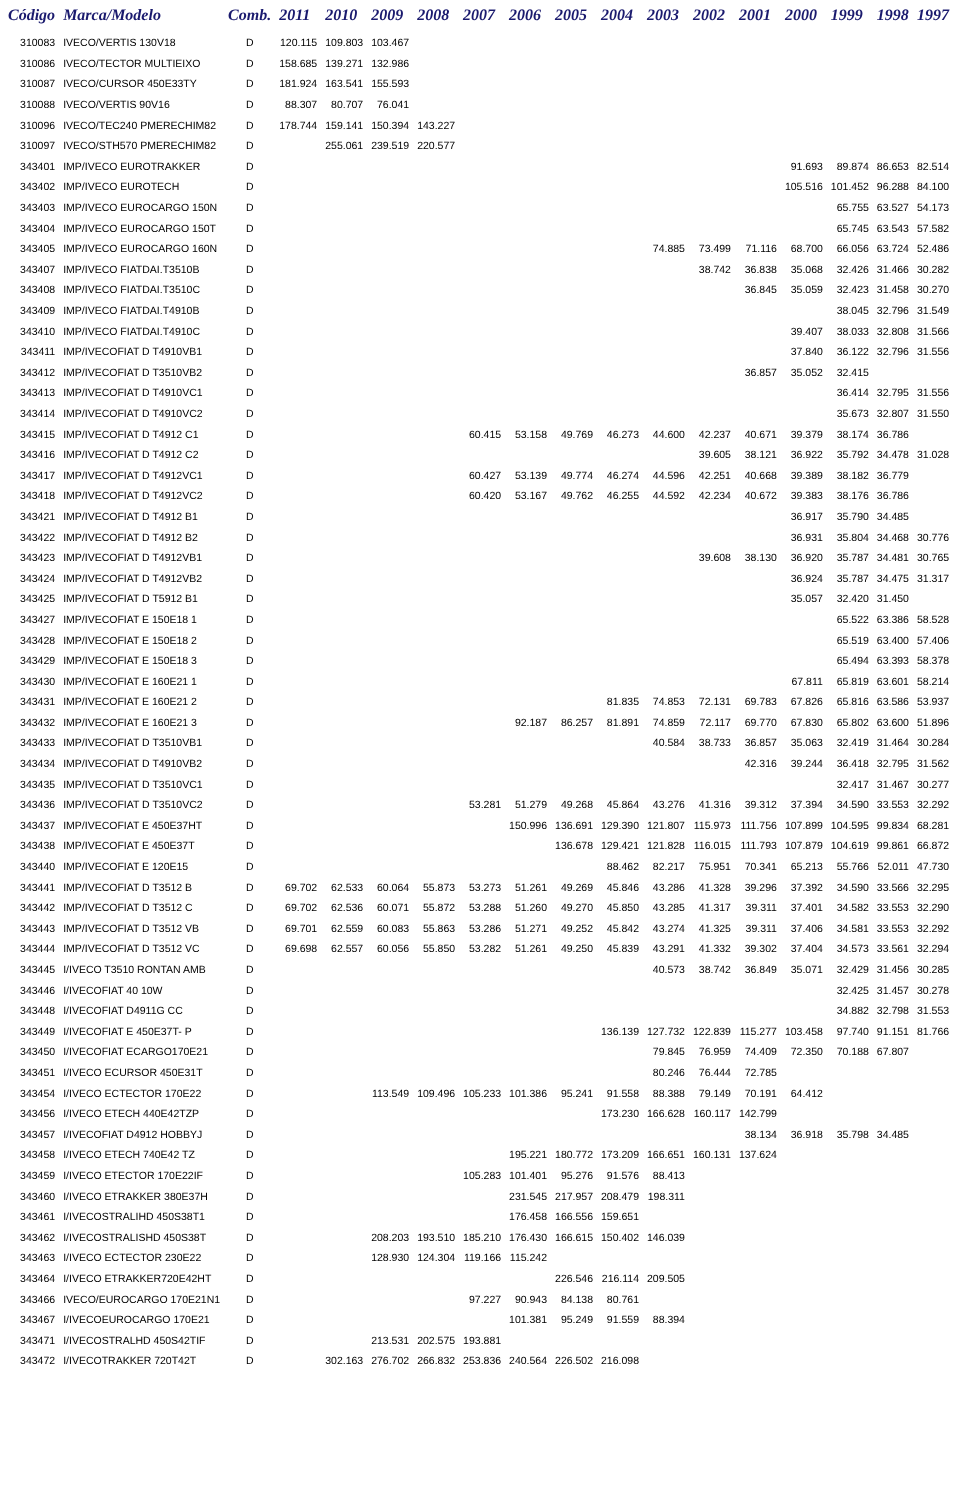| Código | Marca/Modelo | Comb. | 2011 | 2010 | 2009 | 2008 | 2007 | 2006 | 2005 | 2004 | 2003 | 2002 | 2001 | 2000 | 1999 | 1998 | 1997 |
| --- | --- | --- | --- | --- | --- | --- | --- | --- | --- | --- | --- | --- | --- | --- | --- | --- | --- |
| 310083 | IVECO/VERTIS 130V18 | D | 120.115 | 109.803 | 103.467 | | | | | | | | | | | | |
| 310086 | IVECO/TECTOR MULTIEIXO | D | 158.685 | 139.271 | 132.986 | | | | | | | | | | | | |
| 310087 | IVECO/CURSOR 450E33TY | D | 181.924 | 163.541 | 155.593 | | | | | | | | | | | | |
| 310088 | IVECO/VERTIS 90V16 | D | 88.307 | 80.707 | 76.041 | | | | | | | | | | | | |
| 310096 | IVECO/TEC240 PMERECHIM82 | D | 178.744 | 159.141 | 150.394 | 143.227 | | | | | | | | | | | |
| 310097 | IVECO/STH570 PMERECHIM82 | D | | 255.061 | 239.519 | 220.577 | | | | | | | | | | | |
| 343401 | IMP/IVECO EUROTRAKKER | D | | | | | | | | | | | | 91.693 | 89.874 | 86.653 | 82.514 |
| 343402 | IMP/IVECO EUROTECH | D | | | | | | | | | | | | 105.516 | 101.452 | 96.288 | 84.100 |
| 343403 | IMP/IVECO EUROCARGO 150N | D | | | | | | | | | | | | | 65.755 | 63.527 | 54.173 |
| 343404 | IMP/IVECO EUROCARGO 150T | D | | | | | | | | | | | | | 65.745 | 63.543 | 57.582 |
| 343405 | IMP/IVECO EUROCARGO 160N | D | | | | | | | | | 74.885 | 73.499 | 71.116 | 68.700 | 66.056 | 63.724 | 52.486 |
| 343407 | IMP/IVECO FIATDAI.T3510B | D | | | | | | | | | | 38.742 | 36.838 | 35.068 | 32.426 | 31.466 | 30.282 |
| 343408 | IMP/IVECO FIATDAI.T3510C | D | | | | | | | | | | | 36.845 | 35.059 | 32.423 | 31.458 | 30.270 |
| 343409 | IMP/IVECO FIATDAI.T4910B | D | | | | | | | | | | | | | 38.045 | 32.796 | 31.549 |
| 343410 | IMP/IVECO FIATDAI.T4910C | D | | | | | | | | | | | | 39.407 | 38.033 | 32.808 | 31.566 |
| 343411 | IMP/IVECOFIAT D T4910VB1 | D | | | | | | | | | | | | 37.840 | 36.122 | 32.796 | 31.556 |
| 343412 | IMP/IVECOFIAT D T3510VB2 | D | | | | | | | | | | | 36.857 | 35.052 | 32.415 | | |
| 343413 | IMP/IVECOFIAT D T4910VC1 | D | | | | | | | | | | | | | 36.414 | 32.795 | 31.556 |
| 343414 | IMP/IVECOFIAT D T4910VC2 | D | | | | | | | | | | | | | 35.673 | 32.807 | 31.550 |
| 343415 | IMP/IVECOFIAT D T4912 C1 | D | | | | | 60.415 | 53.158 | 49.769 | 46.273 | 44.600 | 42.237 | 40.671 | 39.379 | 38.174 | 36.786 | |
| 343416 | IMP/IVECOFIAT D T4912 C2 | D | | | | | | | | | | 39.605 | 38.121 | 36.922 | 35.792 | 34.478 | 31.028 |
| 343417 | IMP/IVECOFIAT D T4912VC1 | D | | | | | 60.427 | 53.139 | 49.774 | 46.274 | 44.596 | 42.251 | 40.668 | 39.389 | 38.182 | 36.779 | |
| 343418 | IMP/IVECOFIAT D T4912VC2 | D | | | | | 60.420 | 53.167 | 49.762 | 46.255 | 44.592 | 42.234 | 40.672 | 39.383 | 38.176 | 36.786 | |
| 343421 | IMP/IVECOFIAT D T4912 B1 | D | | | | | | | | | | | | 36.917 | 35.790 | 34.485 | |
| 343422 | IMP/IVECOFIAT D T4912 B2 | D | | | | | | | | | | | | 36.931 | 35.804 | 34.468 | 30.776 |
| 343423 | IMP/IVECOFIAT D T4912VB1 | D | | | | | | | | | | 39.608 | 38.130 | 36.920 | 35.787 | 34.481 | 30.765 |
| 343424 | IMP/IVECOFIAT D T4912VB2 | D | | | | | | | | | | | | 36.924 | 35.787 | 34.475 | 31.317 |
| 343425 | IMP/IVECOFIAT D T5912 B1 | D | | | | | | | | | | | | 35.057 | 32.420 | 31.450 | |
| 343427 | IMP/IVECOFIAT E 150E18 1 | D | | | | | | | | | | | | | 65.522 | 63.386 | 58.528 |
| 343428 | IMP/IVECOFIAT E 150E18 2 | D | | | | | | | | | | | | | 65.519 | 63.400 | 57.406 |
| 343429 | IMP/IVECOFIAT E 150E18 3 | D | | | | | | | | | | | | | 65.494 | 63.393 | 58.378 |
| 343430 | IMP/IVECOFIAT E 160E21 1 | D | | | | | | | | | | | | 67.811 | 65.819 | 63.601 | 58.214 |
| 343431 | IMP/IVECOFIAT E 160E21 2 | D | | | | | | | | 81.835 | 74.853 | 72.131 | 69.783 | 67.826 | 65.816 | 63.586 | 53.937 |
| 343432 | IMP/IVECOFIAT E 160E21 3 | D | | | | | | 92.187 | 86.257 | 81.891 | 74.859 | 72.117 | 69.770 | 67.830 | 65.802 | 63.600 | 51.896 |
| 343433 | IMP/IVECOFIAT D T3510VB1 | D | | | | | | | | | 40.584 | 38.733 | 36.857 | 35.063 | 32.419 | 31.464 | 30.284 |
| 343434 | IMP/IVECOFIAT D T4910VB2 | D | | | | | | | | | | | 42.316 | 39.244 | 36.418 | 32.795 | 31.562 |
| 343435 | IMP/IVECOFIAT D T3510VC1 | D | | | | | | | | | | | | | 32.417 | 31.467 | 30.277 |
| 343436 | IMP/IVECOFIAT D T3510VC2 | D | | | | | 53.281 | 51.279 | 49.268 | 45.864 | 43.276 | 41.316 | 39.312 | 37.394 | 34.590 | 33.553 | 32.292 |
| 343437 | IMP/IVECOFIAT E 450E37HT | D | | | | | | 150.996 | 136.691 | 129.390 | 121.807 | 115.973 | 111.756 | 107.899 | 104.595 | 99.834 | 68.281 |
| 343438 | IMP/IVECOFIAT E 450E37T | D | | | | | | | 136.678 | 129.421 | 121.828 | 116.015 | 111.793 | 107.879 | 104.619 | 99.861 | 66.872 |
| 343440 | IMP/IVECOFIAT E 120E15 | D | | | | | | | | 88.462 | 82.217 | 75.951 | 70.341 | 65.213 | 55.766 | 52.011 | 47.730 |
| 343441 | IMP/IVECOFIAT D T3512 B | D | 69.702 | 62.533 | 60.064 | 55.873 | 53.273 | 51.261 | 49.269 | 45.846 | 43.286 | 41.328 | 39.296 | 37.392 | 34.590 | 33.566 | 32.295 |
| 343442 | IMP/IVECOFIAT D T3512 C | D | 69.702 | 62.536 | 60.071 | 55.872 | 53.288 | 51.260 | 49.270 | 45.850 | 43.285 | 41.317 | 39.311 | 37.401 | 34.582 | 33.553 | 32.290 |
| 343443 | IMP/IVECOFIAT D T3512 VB | D | 69.701 | 62.559 | 60.083 | 55.863 | 53.286 | 51.271 | 49.252 | 45.842 | 43.274 | 41.325 | 39.311 | 37.406 | 34.581 | 33.553 | 32.292 |
| 343444 | IMP/IVECOFIAT D T3512 VC | D | 69.698 | 62.557 | 60.056 | 55.850 | 53.282 | 51.261 | 49.250 | 45.839 | 43.291 | 41.332 | 39.302 | 37.404 | 34.573 | 33.561 | 32.294 |
| 343445 | I/IVECO T3510 RONTAN AMB | D | | | | | | | | | 40.573 | 38.742 | 36.849 | 35.071 | 32.429 | 31.456 | 30.285 |
| 343446 | I/IVECOFIAT 40 10W | D | | | | | | | | | | | | | 32.425 | 31.457 | 30.278 |
| 343448 | I/IVECOFIAT D4911G CC | D | | | | | | | | | | | | | 34.882 | 32.798 | 31.553 |
| 343449 | I/IVECOFIAT E 450E37T- P | D | | | | | | | | 136.139 | 127.732 | 122.839 | 115.277 | 103.458 | 97.740 | 91.151 | 81.766 |
| 343450 | I/IVECOFIAT ECARGO170E21 | D | | | | | | | | | 79.845 | 76.959 | 74.409 | 72.350 | 70.188 | 67.807 | |
| 343451 | I/IVECO ECURSOR 450E31T | D | | | | | | | | | 80.246 | 76.444 | 72.785 | | | | |
| 343454 | I/IVECO ECTECTOR 170E22 | D | | | 113.549 | 109.496 | 105.233 | 101.386 | 95.241 | 91.558 | 88.388 | 79.149 | 70.191 | 64.412 | | | |
| 343456 | I/IVECO ETECH 440E42TZP | D | | | | | | | | 173.230 | 166.628 | 160.117 | 142.799 | | | | |
| 343457 | I/IVECOFIAT D4912 HOBBYJ | D | | | | | | | | | | | 38.134 | 36.918 | 35.798 | 34.485 | |
| 343458 | I/IVECO ETECH 740E42 TZ | D | | | | | | 195.221 | 180.772 | 173.209 | 166.651 | 160.131 | 137.624 | | | | |
| 343459 | I/IVECO ETECTOR 170E22IF | D | | | | | 105.283 | 101.401 | 95.276 | 91.576 | 88.413 | | | | | | |
| 343460 | I/IVECO ETRAKKER 380E37H | D | | | | | | 231.545 | 217.957 | 208.479 | 198.311 | | | | | | |
| 343461 | I/IVECOSTRALIHD 450S38T1 | D | | | | | | 176.458 | 166.556 | 159.651 | | | | | | | |
| 343462 | I/IVECOSTRALISHD 450S38T | D | | | 208.203 | 193.510 | 185.210 | 176.430 | 166.615 | 150.402 | 146.039 | | | | | | |
| 343463 | I/IVECO ECTECTOR 230E22 | D | | | 128.930 | 124.304 | 119.166 | 115.242 | | | | | | | | | |
| 343464 | I/IVECO ETRAKKER720E42HT | D | | | | | | | 226.546 | 216.114 | 209.505 | | | | | | |
| 343466 | IVECO/EUROCARGO 170E21N1 | D | | | | | 97.227 | 90.943 | 84.138 | 80.761 | | | | | | | |
| 343467 | I/IVECOEUROCARGO 170E21 | D | | | | | | 101.381 | 95.249 | 91.559 | 88.394 | | | | | | |
| 343471 | I/IVECOSTRALHD 450S42TIF | D | | | 213.531 | 202.575 | 193.881 | | | | | | | | | | |
| 343472 | I/IVECOTRAKKER 720T42T | D | | 302.163 | 276.702 | 266.832 | 253.836 | 240.564 | 226.502 | 216.098 | | | | | | | |